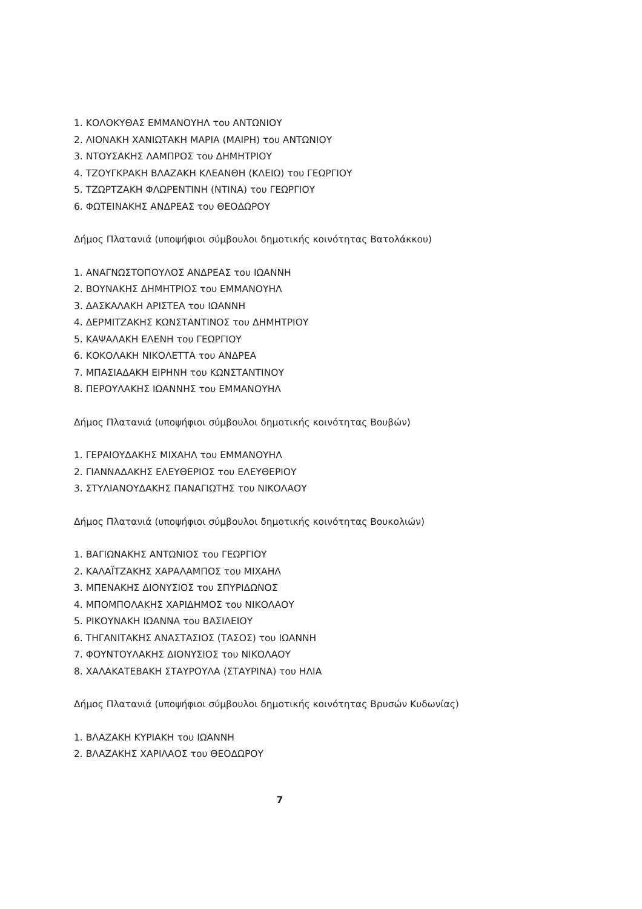1. ΚΟΛΟΚΥΘΑΣ ΕΜΜΑΝΟΥΗΛ του ΑΝΤΩΝΙΟΥ
2. ΛΙΟΝΑΚΗ ΧΑΝΙΩΤΑΚΗ ΜΑΡΙΑ (ΜΑΙΡΗ) του ΑΝΤΩΝΙΟΥ
3. ΝΤΟΥΣΑΚΗΣ ΛΑΜΠΡΟΣ του ΔΗΜΗΤΡΙΟΥ
4. ΤΖΟΥΓΚΡΑΚΗ ΒΛΑΖΑΚΗ ΚΛΕΑΝΘΗ (ΚΛΕΙΩ) του ΓΕΩΡΓΙΟΥ
5. ΤΖΩΡΤΖΑΚΗ ΦΛΩΡΕΝΤΙΝΗ (ΝΤΙΝΑ) του ΓΕΩΡΓΙΟΥ
6. ΦΩΤΕΙΝΑΚΗΣ ΑΝΔΡΕΑΣ του ΘΕΟΔΩΡΟΥ
Δήμος Πλατανιά (υποψήφιοι σύμβουλοι δημοτικής κοινότητας Βατολάκκου)
1. ΑΝΑΓΝΩΣΤΟΠΟΥΛΟΣ ΑΝΔΡΕΑΣ του ΙΩΑΝΝΗ
2. ΒΟΥΝΑΚΗΣ ΔΗΜΗΤΡΙΟΣ του ΕΜΜΑΝΟΥΗΛ
3. ΔΑΣΚΑΛΑΚΗ ΑΡΙΣΤΕΑ του ΙΩΑΝΝΗ
4. ΔΕΡΜΙΤΖΑΚΗΣ ΚΩΝΣΤΑΝΤΙΝΟΣ του ΔΗΜΗΤΡΙΟΥ
5. ΚΑΨΑΛΑΚΗ ΕΛΕΝΗ του ΓΕΩΡΓΙΟΥ
6. ΚΟΚΟΛΑΚΗ ΝΙΚΟΛΕΤΤΑ του ΑΝΔΡΕΑ
7. ΜΠΑΣΙΑΔΑΚΗ ΕΙΡΗΝΗ του ΚΩΝΣΤΑΝΤΙΝΟΥ
8. ΠΕΡΟΥΛΑΚΗΣ ΙΩΑΝΝΗΣ του ΕΜΜΑΝΟΥΗΛ
Δήμος Πλατανιά (υποψήφιοι σύμβουλοι δημοτικής κοινότητας Βουβών)
1. ΓΕΡΑΙΟΥΔΑΚΗΣ ΜΙΧΑΗΛ του ΕΜΜΑΝΟΥΗΛ
2. ΓΙΑΝΝΑΔΑΚΗΣ ΕΛΕΥΘΕΡΙΟΣ του ΕΛΕΥΘΕΡΙΟΥ
3. ΣΤΥΛΙΑΝΟΥΔΑΚΗΣ ΠΑΝΑΓΙΩΤΗΣ του ΝΙΚΟΛΑΟΥ
Δήμος Πλατανιά (υποψήφιοι σύμβουλοι δημοτικής κοινότητας Βουκολιών)
1. ΒΑΓΙΩΝΑΚΗΣ ΑΝΤΩΝΙΟΣ του ΓΕΩΡΓΙΟΥ
2. ΚΑΛΑΪΤΖΑΚΗΣ ΧΑΡΑΛΑΜΠΟΣ του ΜΙΧΑΗΛ
3. ΜΠΕΝΑΚΗΣ ΔΙΟΝΥΣΙΟΣ του ΣΠΥΡΙΔΩΝΟΣ
4. ΜΠΟΜΠΟΛΑΚΗΣ ΧΑΡΙΔΗΜΟΣ του ΝΙΚΟΛΑΟΥ
5. ΡΙΚΟΥΝΑΚΗ ΙΩΑΝΝΑ του ΒΑΣΙΛΕΙΟΥ
6. ΤΗΓΑΝΙΤΑΚΗΣ ΑΝΑΣΤΑΣΙΟΣ (ΤΑΣΟΣ) του ΙΩΑΝΝΗ
7. ΦΟΥΝΤΟΥΛΑΚΗΣ ΔΙΟΝΥΣΙΟΣ του ΝΙΚΟΛΑΟΥ
8. ΧΑΛΑΚΑΤΕΒΑΚΗ ΣΤΑΥΡΟΥΛΑ (ΣΤΑΥΡΙΝΑ) του ΗΛΙΑ
Δήμος Πλατανιά (υποψήφιοι σύμβουλοι δημοτικής κοινότητας Βρυσών Κυδωνίας)
1. ΒΛΑΖΑΚΗ ΚΥΡΙΑΚΗ του ΙΩΑΝΝΗ
2. ΒΛΑΖΑΚΗΣ ΧΑΡΙΛΑΟΣ του ΘΕΟΔΩΡΟΥ
7